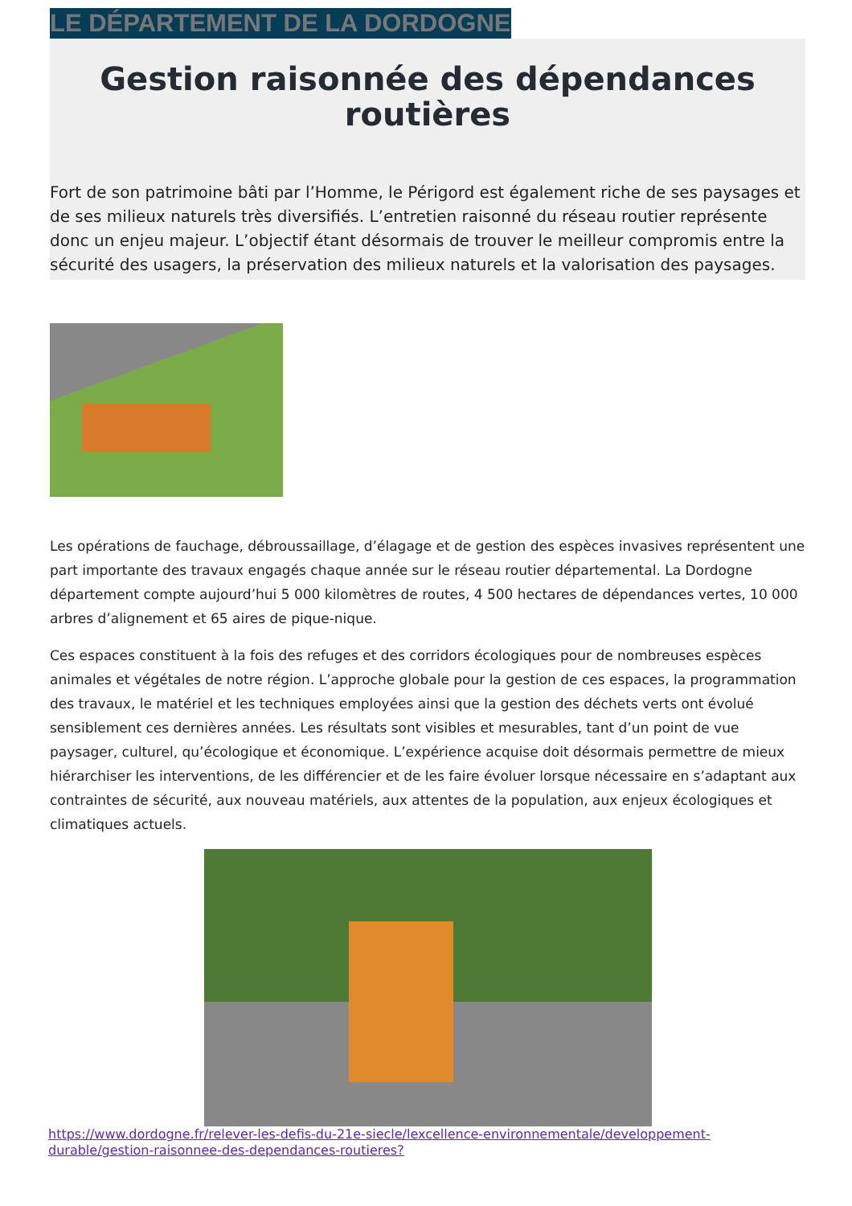LE DÉPARTEMENT DE LA DORDOGNE
Gestion raisonnée des dépendances routières
Fort de son patrimoine bâti par l’Homme, le Périgord est également riche de ses paysages et de ses milieux naturels très diversifiés. L’entretien raisonné du réseau routier représente donc un enjeu majeur. L’objectif étant désormais de trouver le meilleur compromis entre la sécurité des usagers, la préservation des milieux naturels et la valorisation des paysages.
Les opérations de fauchage, débroussaillage, d’élagage et de gestion des espèces invasives représentent une part importante des travaux engagés chaque année sur le réseau routier départemental. La Dordogne département compte aujourd’hui 5 000 kilomètres de routes, 4 500 hectares de dépendances vertes, 10 000 arbres d’alignement et 65 aires de pique-nique.
Ces espaces constituent à la fois des refuges et des corridors écologiques pour de nombreuses espèces animales et végétales de notre région. L’approche globale pour la gestion de ces espaces, la programmation des travaux, le matériel et les techniques employées ainsi que la gestion des déchets verts ont évolué sensiblement ces dernières années. Les résultats sont visibles et mesurables, tant d’un point de vue paysager, culturel, qu’écologique et économique. L’expérience acquise doit désormais permettre de mieux hiérarchiser les interventions, de les différencier et de les faire évoluer lorsque nécessaire en s’adaptant aux contraintes de sécurité, aux nouveau matériels, aux attentes de la population, aux enjeux écologiques et climatiques actuels.
https://www.dordogne.fr/relever-les-defis-du-21e-siecle/lexcellence-environnementale/developpement-durable/gestion-raisonnee-des-dependances-routieres?